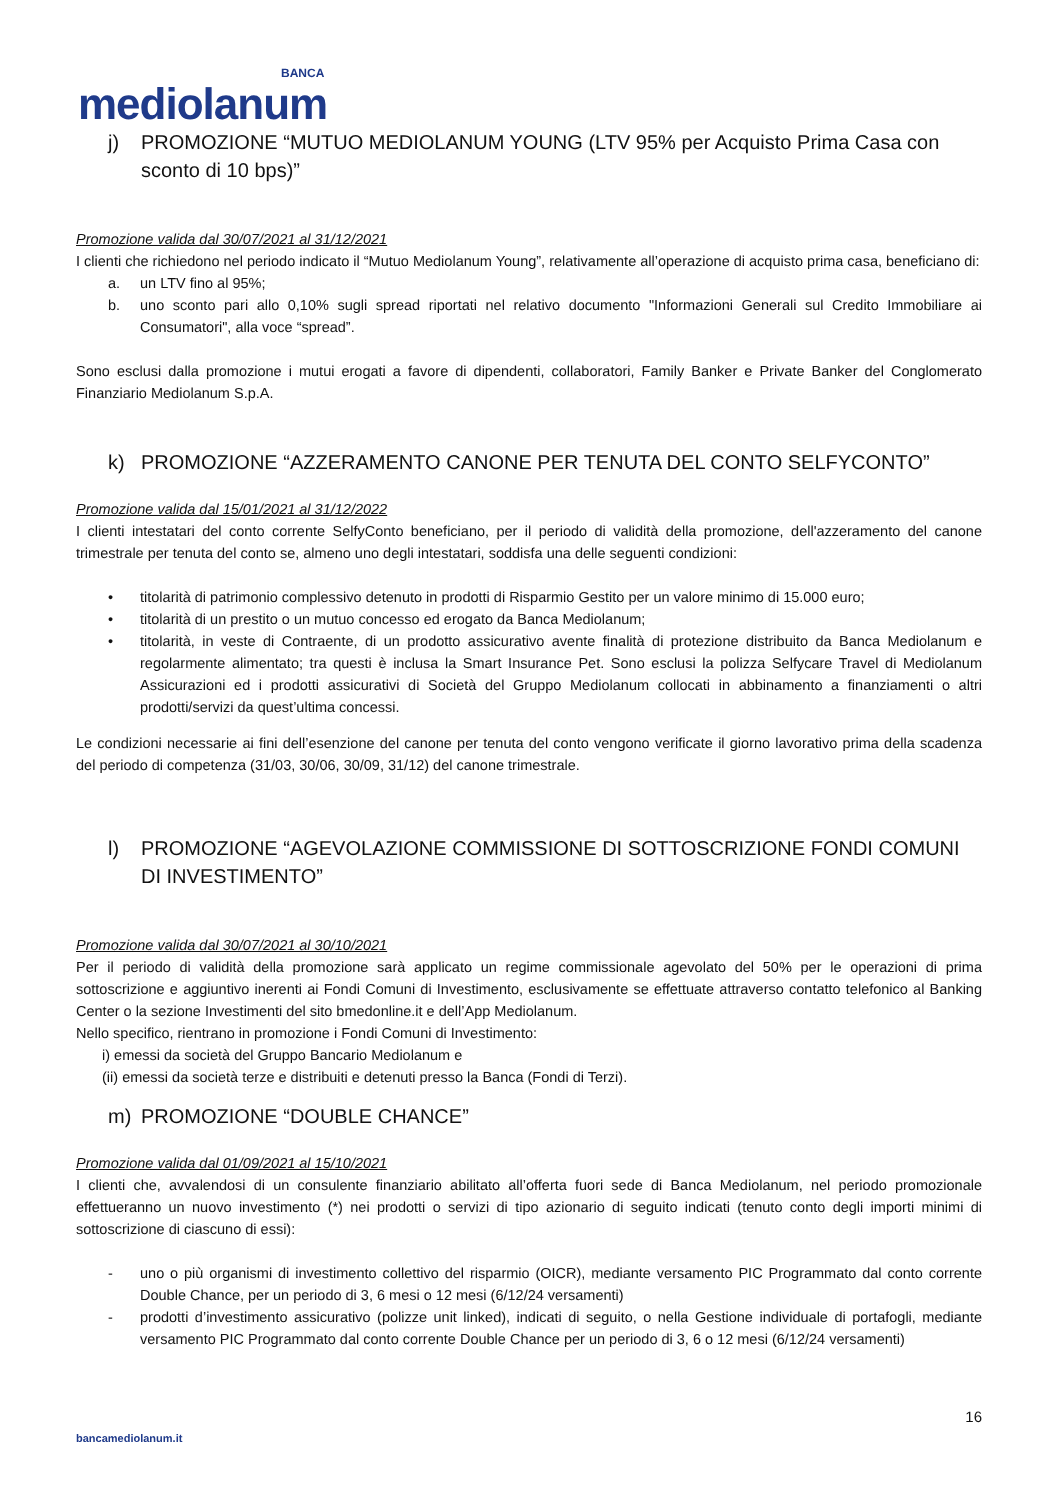BANCA
mediolanum
j) PROMOZIONE “MUTUO MEDIOLANUM YOUNG (LTV 95% per Acquisto Prima Casa con sconto di 10 bps)”
Promozione valida dal 30/07/2021 al 31/12/2021
I clienti che richiedono nel periodo indicato il “Mutuo Mediolanum Young”, relativamente all’operazione di acquisto prima casa, beneficiano di:
a. un LTV fino al 95%;
b. uno sconto pari allo 0,10% sugli spread riportati nel relativo documento "Informazioni Generali sul Credito Immobiliare ai Consumatori", alla voce “spread”.
Sono esclusi dalla promozione i mutui erogati a favore di dipendenti, collaboratori, Family Banker e Private Banker del Conglomerato Finanziario Mediolanum S.p.A.
k) PROMOZIONE “AZZERAMENTO CANONE PER TENUTA DEL CONTO SELFYCONTO”
Promozione valida dal 15/01/2021 al 31/12/2022
I clienti intestatari del conto corrente SelfyConto beneficiano, per il periodo di validità della promozione, dell'azzeramento del canone trimestrale per tenuta del conto se, almeno uno degli intestatari, soddisfa una delle seguenti condizioni:
• titolarità di patrimonio complessivo detenuto in prodotti di Risparmio Gestito per un valore minimo di 15.000 euro;
• titolarità di un prestito o un mutuo concesso ed erogato da Banca Mediolanum;
• titolarità, in veste di Contraente, di un prodotto assicurativo avente finalità di protezione distribuito da Banca Mediolanum e regolarmente alimentato; tra questi è inclusa la Smart Insurance Pet. Sono esclusi la polizza Selfycare Travel di Mediolanum Assicurazioni ed i prodotti assicurativi di Società del Gruppo Mediolanum collocati in abbinamento a finanziamenti o altri prodotti/servizi da quest’ultima concessi.
Le condizioni necessarie ai fini dell’esenzione del canone per tenuta del conto vengono verificate il giorno lavorativo prima della scadenza del periodo di competenza (31/03, 30/06, 30/09, 31/12) del canone trimestrale.
l) PROMOZIONE “AGEVOLAZIONE COMMISSIONE DI SOTTOSCRIZIONE FONDI COMUNI DI INVESTIMENTO”
Promozione valida dal 30/07/2021 al 30/10/2021
Per il periodo di validità della promozione sarà applicato un regime commissionale agevolato del 50% per le operazioni di prima sottoscrizione e aggiuntivo inerenti ai Fondi Comuni di Investimento, esclusivamente se effettuate attraverso contatto telefonico al Banking Center o la sezione Investimenti del sito bmedonline.it e dell’App Mediolanum.
Nello specifico, rientrano in promozione i Fondi Comuni di Investimento:
i) emessi da società del Gruppo Bancario Mediolanum e
(ii) emessi da società terze e distribuiti e detenuti presso la Banca (Fondi di Terzi).
m) PROMOZIONE “DOUBLE CHANCE”
Promozione valida dal 01/09/2021 al 15/10/2021
I clienti che, avvalendosi di un consulente finanziario abilitato all’offerta fuori sede di Banca Mediolanum, nel periodo promozionale effettueranno un nuovo investimento (*) nei prodotti o servizi di tipo azionario di seguito indicati (tenuto conto degli importi minimi di sottoscrizione di ciascuno di essi):
- uno o più organismi di investimento collettivo del risparmio (OICR), mediante versamento PIC Programmato dal conto corrente Double Chance, per un periodo di 3, 6 mesi o 12 mesi (6/12/24 versamenti)
- prodotti d’investimento assicurativo (polizze unit linked), indicati di seguito, o nella Gestione individuale di portafogli, mediante versamento PIC Programmato dal conto corrente Double Chance per un periodo di 3, 6 o 12 mesi (6/12/24 versamenti)
16
bancamediolanum.it